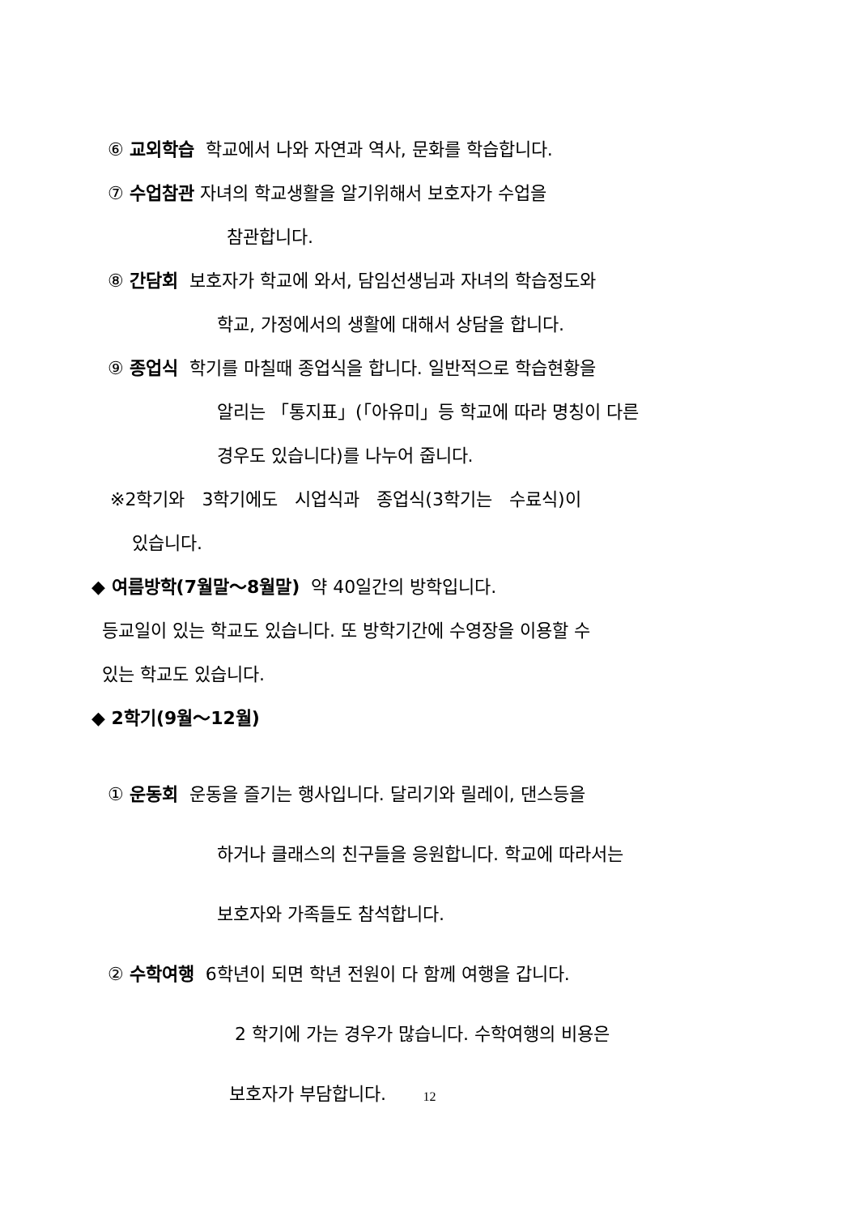⑥ 교외학습 학교에서 나와 자연과 역사, 문화를 학습합니다.
⑦ 수업참관 자녀의 학교생활을 알기위해서 보호자가 수업을
참관합니다.
⑧ 간담회 보호자가 학교에 와서, 담임선생님과 자녀의 학습정도와
학교, 가정에서의 생활에 대해서 상담을 합니다.
⑨ 종업식 학기를 마칠때 종업식을 합니다. 일반적으로 학습현황을
알리는 「통지표」(「아유미」등 학교에 따라 명칭이 다른
경우도 있습니다)를 나누어 줍니다.
※2학기와 3학기에도 시업식과 종업식(3학기는 수료식)이
있습니다.
◆ 여름방학(7월말～8월말) 약 40일간의 방학입니다.
등교일이 있는 학교도 있습니다. 또 방학기간에 수영장을 이용할 수
있는 학교도 있습니다.
◆ 2학기(9월～12월)
① 운동회 운동을 즐기는 행사입니다. 달리기와 릴레이, 댄스등을
하거나 클래스의 친구들을 응원합니다. 학교에 따라서는
보호자와 가족들도 참석합니다.
② 수학여행 6학년이 되면 학년 전원이 다 함께 여행을 갑니다.
2 학기에 가는 경우가 많습니다. 수학여행의 비용은
보호자가 부담합니다.
12